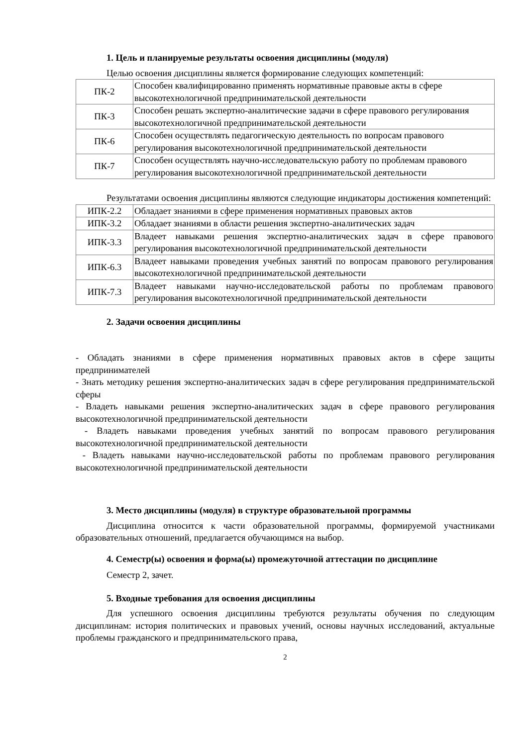1. Цель и планируемые результаты освоения дисциплины (модуля)
Целью освоения дисциплины является формирование следующих компетенций:
| ПК-2 | Способен квалифицированно применять нормативные правовые акты в сфере высокотехнологичной предпринимательской деятельности |
| ПК-3 | Способен решать экспертно-аналитические задачи в сфере правового регулирования высокотехнологичной предпринимательской деятельности |
| ПК-6 | Способен осуществлять педагогическую деятельность по вопросам правового регулирования высокотехнологичной предпринимательской деятельности |
| ПК-7 | Способен осуществлять научно-исследовательскую работу по проблемам правового регулирования высокотехнологичной предпринимательской деятельности |
Результатами освоения дисциплины являются следующие индикаторы достижения компетенций:
| ИПК-2.2 | Обладает знаниями в сфере применения нормативных правовых актов |
| ИПК-3.2 | Обладает знаниями в области решения экспертно-аналитических задач |
| ИПК-3.3 | Владеет навыками решения экспертно-аналитических задач в сфере правового регулирования высокотехнологичной предпринимательской деятельности |
| ИПК-6.3 | Владеет навыками проведения учебных занятий по вопросам правового регулирования высокотехнологичной предпринимательской деятельности |
| ИПК-7.3 | Владеет навыками научно-исследовательской работы по проблемам правового регулирования высокотехнологичной предпринимательской деятельности |
2. Задачи освоения дисциплины
- Обладать знаниями в сфере применения нормативных правовых актов в сфере защиты предпринимателей
- Знать методику решения экспертно-аналитических задач в сфере регулирования предпринимательской сферы
- Владеть навыками решения экспертно-аналитических задач в сфере правового регулирования высокотехнологичной предпринимательской деятельности
- Владеть навыками проведения учебных занятий по вопросам правового регулирования высокотехнологичной предпринимательской деятельности
- Владеть навыками научно-исследовательской работы по проблемам правового регулирования высокотехнологичной предпринимательской деятельности
3. Место дисциплины (модуля) в структуре образовательной программы
Дисциплина относится к части образовательной программы, формируемой участниками образовательных отношений, предлагается обучающимся на выбор.
4. Семестр(ы) освоения и форма(ы) промежуточной аттестации по дисциплине
Семестр 2, зачет.
5. Входные требования для освоения дисциплины
Для успешного освоения дисциплины требуются результаты обучения по следующим дисциплинам: история политических и правовых учений, основы научных исследований, актуальные проблемы гражданского и предпринимательского права,
2